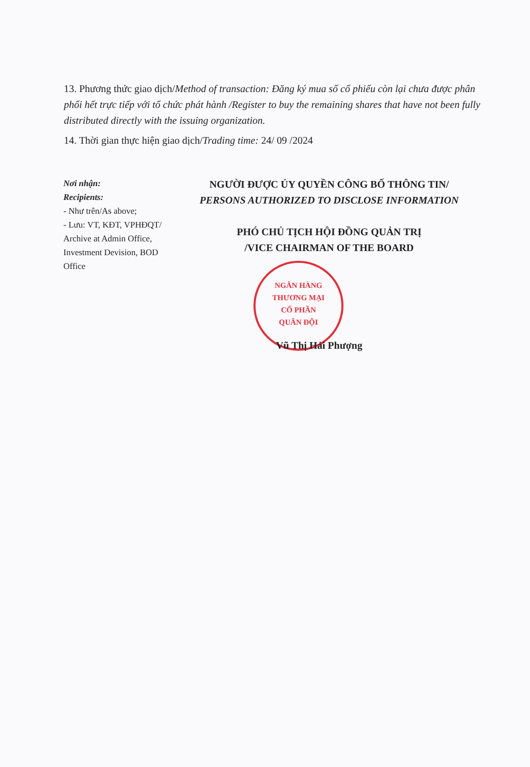13. Phương thức giao dịch/Method of transaction: Đăng ký mua số cổ phiếu còn lại chưa được phân phối hết trực tiếp với tổ chức phát hành /Register to buy the remaining shares that have not been fully distributed directly with the issuing organization.
14. Thời gian thực hiện giao dịch/Trading time: 24/ 09 /2024
Nơi nhận:
Recipients:
- Như trên/As above;
- Lưu: VT, KĐT, VPHĐQT/ Archive at Admin Office, Investment Devision, BOD Office
NGƯỜI ĐƯỢC ỦY QUYỀN CÔNG BỐ THÔNG TIN/
PERSONS AUTHORIZED TO DISCLOSE INFORMATION
PHÓ CHỦ TỊCH HỘI ĐỒNG QUẢN TRỊ
/VICE CHAIRMAN OF THE BOARD
NGÂN HÀNG
THƯƠNG MẠI
CỔ PHẦN
QUÂN ĐỘI
Vũ Thị Hải Phượng